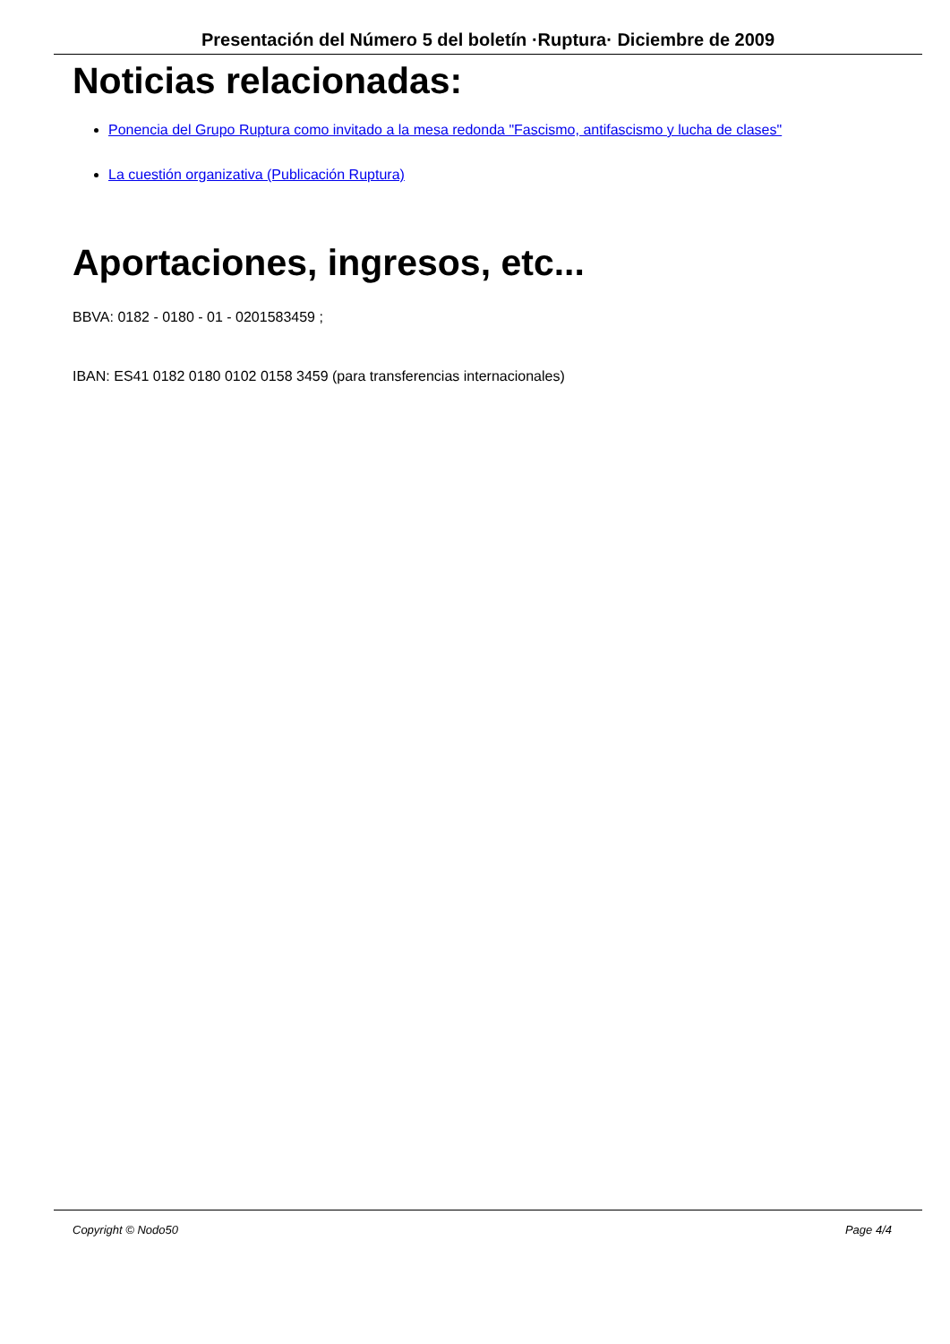Presentación del Número 5 del boletín ·Ruptura· Diciembre de 2009
Noticias relacionadas:
Ponencia del Grupo Ruptura como invitado a la mesa redonda "Fascismo, antifascismo y lucha de clases"
La cuestión organizativa (Publicación Ruptura)
Aportaciones, ingresos, etc...
BBVA: 0182 - 0180 - 01 - 0201583459 ;
IBAN: ES41 0182 0180 0102 0158 3459 (para transferencias internacionales)
Copyright © Nodo50 Page 4/4